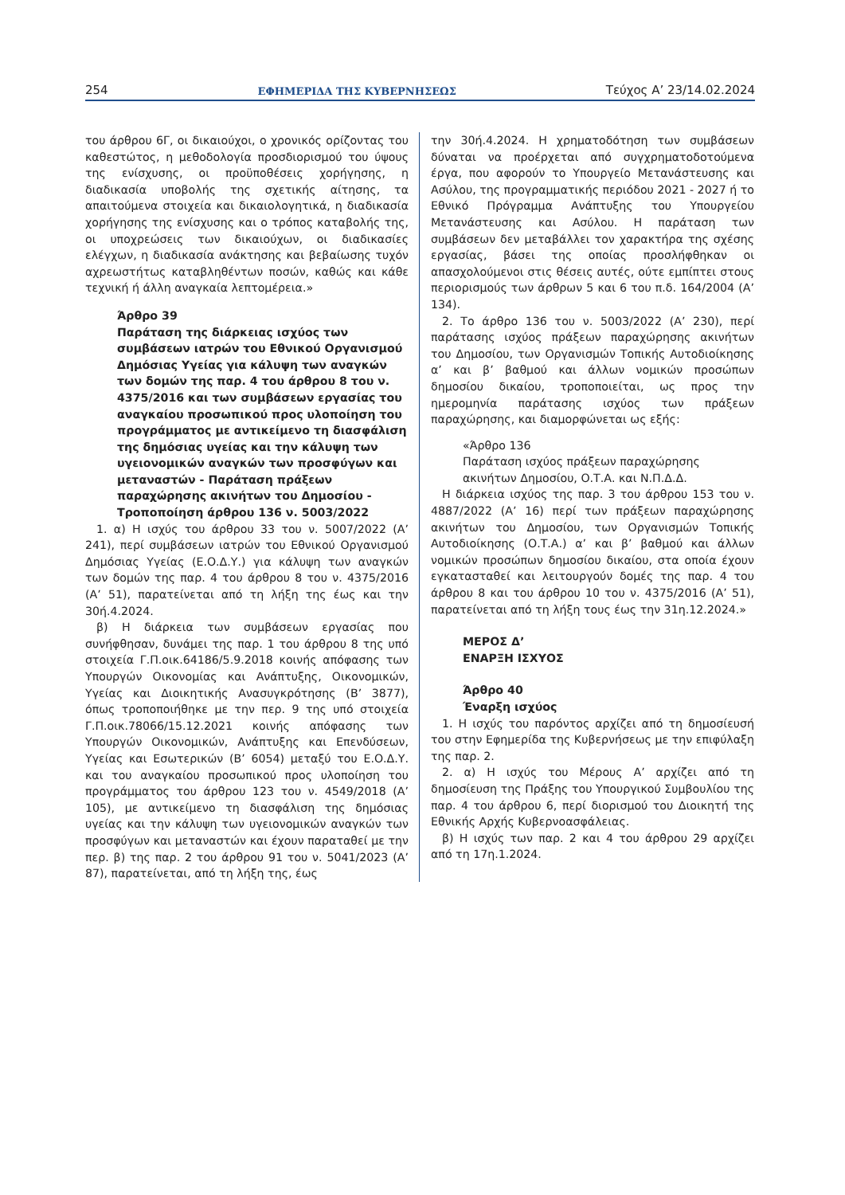254 ΕΦΗΜΕΡΙΔΑ ΤΗΣ ΚΥΒΕΡΝΗΣΕΩΣ Τεύχος A’ 23/14.02.2024
του άρθρου 6Γ, οι δικαιούχοι, ο χρονικός ορίζοντας του καθεστώτος, η μεθοδολογία προσδιορισμού του ύψους της ενίσχυσης, οι προϋποθέσεις χορήγησης, η διαδικασία υποβολής της σχετικής αίτησης, τα απαιτούμενα στοιχεία και δικαιολογητικά, η διαδικασία χορήγησης της ενίσχυσης και ο τρόπος καταβολής της, οι υποχρεώσεις των δικαιούχων, οι διαδικασίες ελέγχων, η διαδικασία ανάκτησης και βεβαίωσης τυχόν αχρεωστήτως καταβληθέντων ποσών, καθώς και κάθε τεχνική ή άλλη αναγκαία λεπτομέρεια.»
Άρθρο 39
Παράταση της διάρκειας ισχύος των συμβάσεων ιατρών του Εθνικού Οργανισμού Δημόσιας Υγείας για κάλυψη των αναγκών των δομών της παρ. 4 του άρθρου 8 του ν. 4375/2016 και των συμβάσεων εργασίας του αναγκαίου προσωπικού προς υλοποίηση του προγράμματος με αντικείμενο τη διασφάλιση της δημόσιας υγείας και την κάλυψη των υγειονομικών αναγκών των προσφύγων και μεταναστών - Παράταση πράξεων παραχώρησης ακινήτων του Δημοσίου - Τροποποίηση άρθρου 136 ν. 5003/2022
1. α) Η ισχύς του άρθρου 33 του ν. 5007/2022 (Α’ 241), περί συμβάσεων ιατρών του Εθνικού Οργανισμού Δημόσιας Υγείας (Ε.Ο.Δ.Υ.) για κάλυψη των αναγκών των δομών της παρ. 4 του άρθρου 8 του ν. 4375/2016 (Α’ 51), παρατείνεται από τη λήξη της έως και την 30ή.4.2024.
β) Η διάρκεια των συμβάσεων εργασίας που συνήφθησαν, δυνάμει της παρ. 1 του άρθρου 8 της υπό στοιχεία Γ.Π.οικ.64186/5.9.2018 κοινής απόφασης των Υπουργών Οικονομίας και Ανάπτυξης, Οικονομικών, Υγείας και Διοικητικής Ανασυγκρότησης (Β’ 3877), όπως τροποποιήθηκε με την περ. 9 της υπό στοιχεία Γ.Π.οικ.78066/15.12.2021 κοινής απόφασης των Υπουργών Οικονομικών, Ανάπτυξης και Επενδύσεων, Υγείας και Εσωτερικών (Β’ 6054) μεταξύ του Ε.Ο.Δ.Υ. και του αναγκαίου προσωπικού προς υλοποίηση του προγράμματος του άρθρου 123 του ν. 4549/2018 (Α’ 105), με αντικείμενο τη διασφάλιση της δημόσιας υγείας και την κάλυψη των υγειονομικών αναγκών των προσφύγων και μεταναστών και έχουν παραταθεί με την περ. β) της παρ. 2 του άρθρου 91 του ν. 5041/2023 (Α’ 87), παρατείνεται, από τη λήξη της, έως
την 30ή.4.2024. Η χρηματοδότηση των συμβάσεων δύναται να προέρχεται από συγχρηματοδοτούμενα έργα, που αφορούν το Υπουργείο Μετανάστευσης και Ασύλου, της προγραμματικής περιόδου 2021 - 2027 ή το Εθνικό Πρόγραμμα Ανάπτυξης του Υπουργείου Μετανάστευσης και Ασύλου. Η παράταση των συμβάσεων δεν μεταβάλλει τον χαρακτήρα της σχέσης εργασίας, βάσει της οποίας προσλήφθηκαν οι απασχολούμενοι στις θέσεις αυτές, ούτε εμπίπτει στους περιορισμούς των άρθρων 5 και 6 του π.δ. 164/2004 (Α’ 134).
2. Το άρθρο 136 του ν. 5003/2022 (Α’ 230), περί παράτασης ισχύος πράξεων παραχώρησης ακινήτων του Δημοσίου, των Οργανισμών Τοπικής Αυτοδιοίκησης α’ και β’ βαθμού και άλλων νομικών προσώπων δημοσίου δικαίου, τροποποιείται, ως προς την ημερομηνία παράτασης ισχύος των πράξεων παραχώρησης, και διαμορφώνεται ως εξής:
«Άρθρο 136
Παράταση ισχύος πράξεων παραχώρησης ακινήτων Δημοσίου, Ο.Τ.Α. και Ν.Π.Δ.Δ.
Η διάρκεια ισχύος της παρ. 3 του άρθρου 153 του ν. 4887/2022 (Α’ 16) περί των πράξεων παραχώρησης ακινήτων του Δημοσίου, των Οργανισμών Τοπικής Αυτοδιοίκησης (Ο.Τ.Α.) α’ και β’ βαθμού και άλλων νομικών προσώπων δημοσίου δικαίου, στα οποία έχουν εγκατασταθεί και λειτουργούν δομές της παρ. 4 του άρθρου 8 και του άρθρου 10 του ν. 4375/2016 (Α’ 51), παρατείνεται από τη λήξη τους έως την 31η.12.2024.»
ΜΕΡΟΣ Δ’
ΕΝΑΡΞΗ ΙΣΧΥΟΣ
Άρθρο 40
Έναρξη ισχύος
1. Η ισχύς του παρόντος αρχίζει από τη δημοσίευσή του στην Εφημερίδα της Κυβερνήσεως με την επιφύλαξη της παρ. 2.
2. α) Η ισχύς του Μέρους Α’ αρχίζει από τη δημοσίευση της Πράξης του Υπουργικού Συμβουλίου της παρ. 4 του άρθρου 6, περί διορισμού του Διοικητή της Εθνικής Αρχής Κυβερνοασφάλειας.
β) Η ισχύς των παρ. 2 και 4 του άρθρου 29 αρχίζει από τη 17η.1.2024.